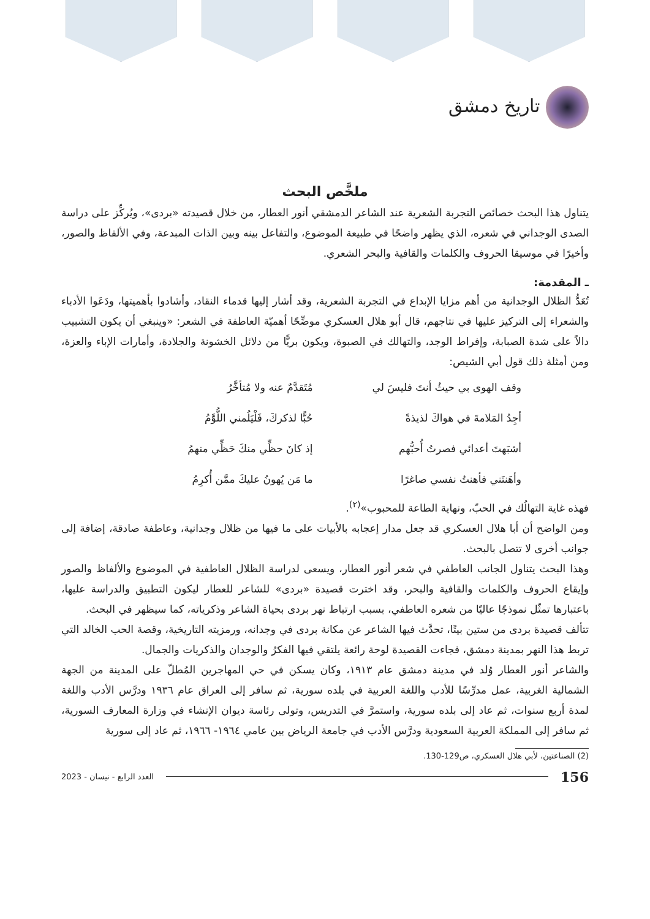تاريخ دمشق
ملخَّص البحث
يتناول هذا البحث خصائص التجربة الشعرية عند الشاعر الدمشقي أنور العطار، من خلال قصيدته «بردى»، ويُركِّز على دراسة الصدى الوجداني في شعره، الذي يظهر واضحًا في طبيعة الموضوع، والتفاعل بينه وبين الذات المبدعة، وفي الألفاظ والصور، وأخيرًا في موسيقا الحروف والكلمات والقافية والبحر الشعري.
ـ المقدمة:
تُعَدُّ الظلال الوجدانية من أهم مزايا الإبداع في التجربة الشعرية، وقد أشار إليها قدماء النقاد، وأشادوا بأهميتها، ودَعَوا الأدباء والشعراء إلى التركيز عليها في نتاجهم، قال أبو هلال العسكري موضِّحًا أهميّة العاطفة في الشعر: «وينبغي أن يكون التشبيب دالاً على شدة الصبابة، وإفراط الوجد، والتهالك في الصبوة، ويكون بريًّا من دلائل الخشونة والجلادة، وأمارات الإباء والعزة، ومن أمثلة ذلك قول أبي الشيص:
وقف الهوى بي حيثُ أنتَ فليسَ لي
مُتَقدَّمٌ عنه ولا مُتأخَّرُ
أجِدُ المَلامةَ في هواكَ لذيذةً
حُبًّا لذكركَ، فَلْيَلُمني اللُّوَّمُ
أشبَهتَ أعدائي فصرتُ أُحبُّهم
إذ كانَ حظِّي منكَ حَظِّي منهمُ
وأهَنتَني فأهنتُ نفسي صاغرًا
ما مَن يُهونُ عليكَ ممَّن أُكرِمُ
فهذه غاية التهالُك في الحبّ، ونهاية الطاعة للمحبوب»<sup>(٢)</sup>.
ومن الواضح أن أبا هلال العسكري قد جعل مدار إعجابه بالأبيات على ما فيها من ظلال وجدانية، وعاطفة صادقة، إضافة إلى جوانب أخرى لا تتصل بالبحث.
وهذا البحث يتناول الجانب العاطفي في شعر أنور العطار، ويسعى لدراسة الظلال العاطفية في الموضوع والألفاظ والصور وإيقاع الحروف والكلمات والقافية والبحر، وقد اخترت قصيدة «بردى» للشاعر للعطار ليكون التطبيق والدراسة عليها، باعتبارها تمثّل نموذجًا عاليًا من شعره العاطفي، بسبب ارتباط نهر بردى بحياة الشاعر وذكرياته، كما سيظهر في البحث.
تتألف قصيدة بردى من ستين بيتًا، تحدَّث فيها الشاعر عن مكانة بردى في وجدانه، ورمزيته التاريخية، وقصة الحب الخالد التي تربط هذا النهر بمدينة دمشق، فجاءت القصيدة لوحة رائعة يلتقي فيها الفكرُ والوجدان والذكريات والجمال.
والشاعر أنور العطار وُلد في مدينة دمشق عام ١٩١٣، وكان يسكن في حي المهاجرين المُطلّ على المدينة من الجهة الشمالية الغربية، عمل مدرِّسًا للأدب واللغة العربية في بلده سورية، ثم سافر إلى العراق عام ١٩٣٦ ودرَّس الأدب واللغة لمدة أربع سنوات، ثم عاد إلى بلده سورية، واستمرَّ في التدريس، وتولى رئاسة ديوان الإنشاء في وزارة المعارف السورية، ثم سافر إلى المملكة العربية السعودية ودرَّس الأدب في جامعة الرياض بين عامي ١٩٦٤- ١٩٦٦، ثم عاد إلى سورية
(2) الصناعتين، لأبي هلال العسكري، ص129-130.
156
العدد الرابع - نيسان - 2023